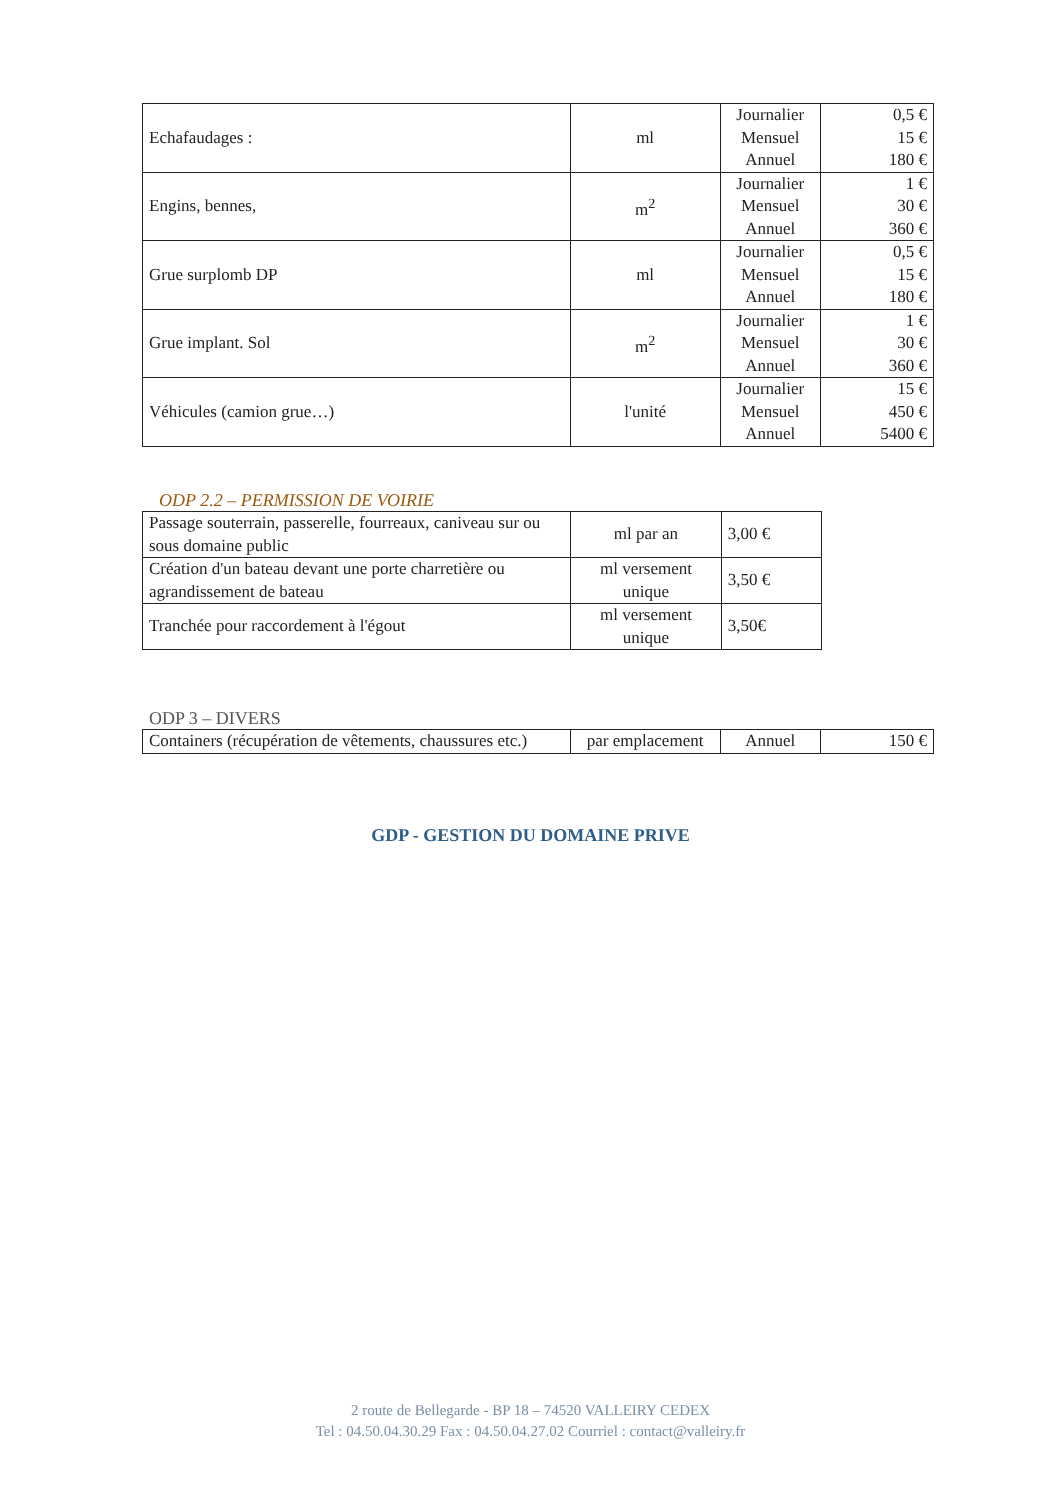| Echafaudages : | ml | Journalier Mensuel Annuel | 0,5 € 15 € 180 € |
| Engins, bennes, | m<sup>2</sup> | Journalier Mensuel Annuel | 1 € 30 € 360 € |
| Grue surplomb DP | ml | Journalier Mensuel Annuel | 0,5 € 15 € 180 € |
| Grue implant. Sol | m<sup>2</sup> | Journalier Mensuel Annuel | 1 € 30 € 360 € |
| Véhicules (camion grue…) | l'unité | Journalier Mensuel Annuel | 15 € 450 € 5400 € |
ODP 2.2 – PERMISSION DE VOIRIE
| Passage souterrain, passerelle, fourreaux, caniveau sur ou sous domaine public | ml par an | 3,00 € |
| Création d'un bateau devant une porte charretière ou agrandissement de bateau | ml versement unique | 3,50 € |
| Tranchée pour raccordement à l'égout | ml versement unique | 3,50€ |
ODP 3 – DIVERS
| Containers (récupération de vêtements, chaussures etc.) | par emplacement | Annuel | 150 € |
GDP - GESTION DU DOMAINE PRIVE
2 route de Bellegarde - BP 18 – 74520 VALLEIRY CEDEX
Tel : 04.50.04.30.29 Fax : 04.50.04.27.02 Courriel : contact@valleiry.fr